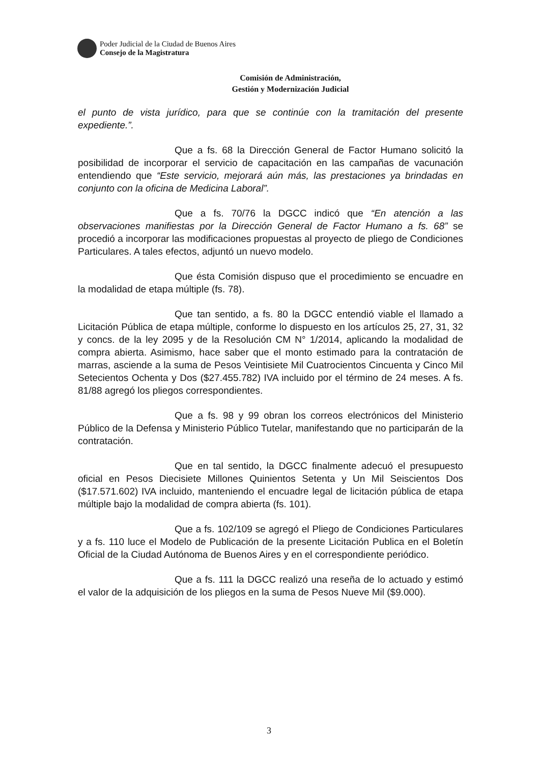Poder Judicial de la Ciudad de Buenos Aires
Consejo de la Magistratura
Comisión de Administración,
Gestión y Modernización Judicial
el punto de vista jurídico, para que se continúe con la tramitación del presente expediente.”.
Que a fs. 68 la Dirección General de Factor Humano solicitó la posibilidad de incorporar el servicio de capacitación en las campañas de vacunación entendiendo que “Este servicio, mejorará aún más, las prestaciones ya brindadas en conjunto con la oficina de Medicina Laboral”.
Que a fs. 70/76 la DGCC indicó que “En atención a las observaciones manifiestas por la Dirección General de Factor Humano a fs. 68” se procedió a incorporar las modificaciones propuestas al proyecto de pliego de Condiciones Particulares. A tales efectos, adjuntó un nuevo modelo.
Que ésta Comisión dispuso que el procedimiento se encuadre en la modalidad de etapa múltiple (fs. 78).
Que tan sentido, a fs. 80 la DGCC entendió viable el llamado a Licitación Pública de etapa múltiple, conforme lo dispuesto en los artículos 25, 27, 31, 32 y concs. de la ley 2095 y de la Resolución CM N° 1/2014, aplicando la modalidad de compra abierta. Asimismo, hace saber que el monto estimado para la contratación de marras, asciende a la suma de Pesos Veintisiete Mil Cuatrocientos Cincuenta y Cinco Mil Setecientos Ochenta y Dos ($27.455.782) IVA incluido por el término de 24 meses. A fs. 81/88 agregó los pliegos correspondientes.
Que a fs. 98 y 99 obran los correos electrónicos del Ministerio Público de la Defensa y Ministerio Público Tutelar, manifestando que no participarán de la contratación.
Que en tal sentido, la DGCC finalmente adecuó el presupuesto oficial en Pesos Diecisiete Millones Quinientos Setenta y Un Mil Seiscientos Dos ($17.571.602) IVA incluido, manteniendo el encuadre legal de licitación pública de etapa múltiple bajo la modalidad de compra abierta (fs. 101).
Que a fs. 102/109 se agregó el Pliego de Condiciones Particulares y a fs. 110 luce el Modelo de Publicación de la presente Licitación Publica en el Boletín Oficial de la Ciudad Autónoma de Buenos Aires y en el correspondiente periódico.
Que a fs. 111 la DGCC realizó una reseña de lo actuado y estimó el valor de la adquisición de los pliegos en la suma de Pesos Nueve Mil ($9.000).
3